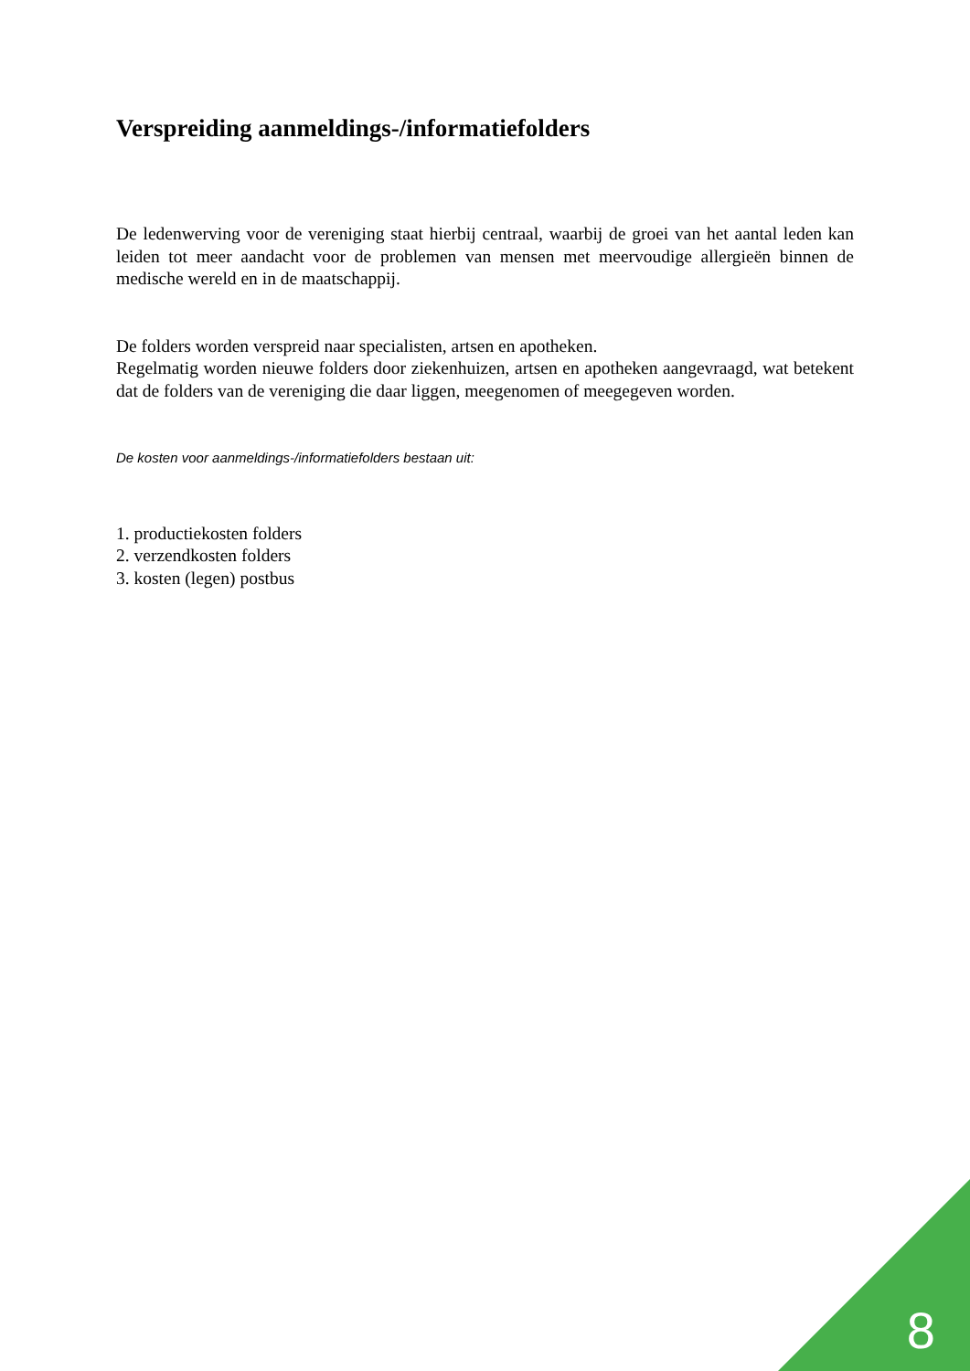Verspreiding aanmeldings-/informatiefolders
De ledenwerving voor de vereniging staat hierbij centraal, waarbij de groei van het aantal leden kan leiden tot meer aandacht voor de problemen van mensen met meervoudige allergieën binnen de medische wereld en in de maatschappij.
De folders worden verspreid naar specialisten, artsen en apotheken.
Regelmatig worden nieuwe folders door ziekenhuizen, artsen en apotheken aangevraagd, wat betekent dat de folders van de vereniging die daar liggen, meegenomen of meegegeven worden.
De kosten voor aanmeldings-/informatiefolders bestaan uit:
1. productiekosten folders
2. verzendkosten folders
3. kosten (legen) postbus
8